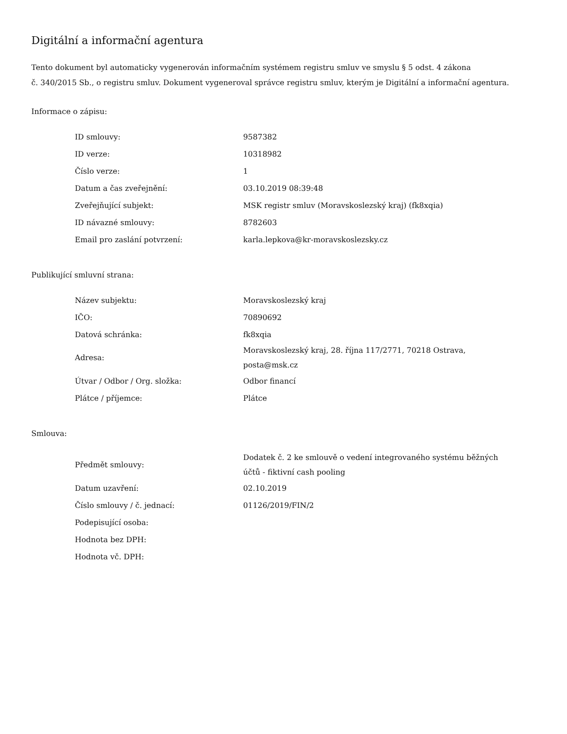Digitální a informační agentura
Tento dokument byl automaticky vygenerován informačním systémem registru smluv ve smyslu § 5 odst. 4 zákona
č. 340/2015 Sb., o registru smluv. Dokument vygeneroval správce registru smluv, kterým je Digitální a informační agentura.
Informace o zápisu:
| ID smlouvy: | 9587382 |
| ID verze: | 10318982 |
| Číslo verze: | 1 |
| Datum a čas zveřejnění: | 03.10.2019 08:39:48 |
| Zveřejňující subjekt: | MSK registr smluv (Moravskoslezský kraj) (fk8xqia) |
| ID návazné smlouvy: | 8782603 |
| Email pro zaslání potvrzení: | karla.lepkova@kr-moravskoslezsky.cz |
Publikující smluvní strana:
| Název subjektu: | Moravskoslezský kraj |
| IČO: | 70890692 |
| Datová schránka: | fk8xqia |
| Adresa: | Moravskoslezský kraj, 28. října 117/2771, 70218 Ostrava, posta@msk.cz |
| Útvar / Odbor / Org. složka: | Odbor financí |
| Plátce / příjemce: | Plátce |
Smlouva:
| Předmět smlouvy: | Dodatek č. 2 ke smlouvě o vedení integrovaného systému běžných účtů - fiktivní cash pooling |
| Datum uzavření: | 02.10.2019 |
| Číslo smlouvy / č. jednací: | 01126/2019/FIN/2 |
| Podepisující osoba: | |
| Hodnota bez DPH: | |
| Hodnota vč. DPH: | |